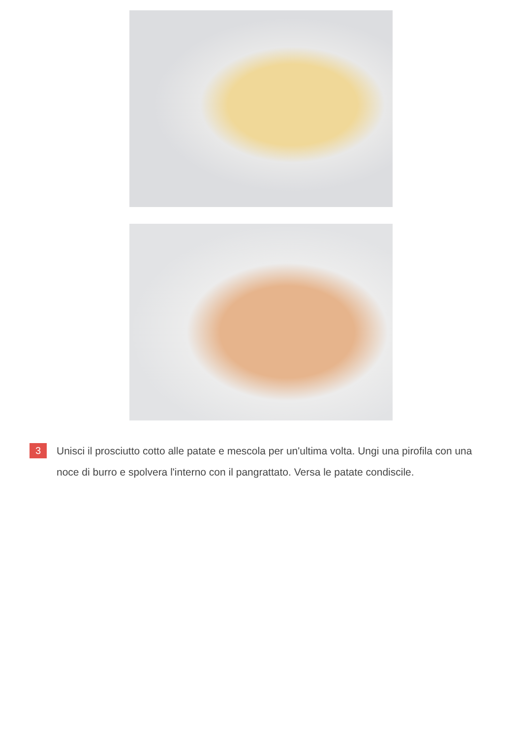3
Unisci il prosciutto cotto alle patate e mescola per un'ultima volta. Ungi una pirofila con una noce di burro e spolvera l'interno con il pangrattato. Versa le patate condiscile.